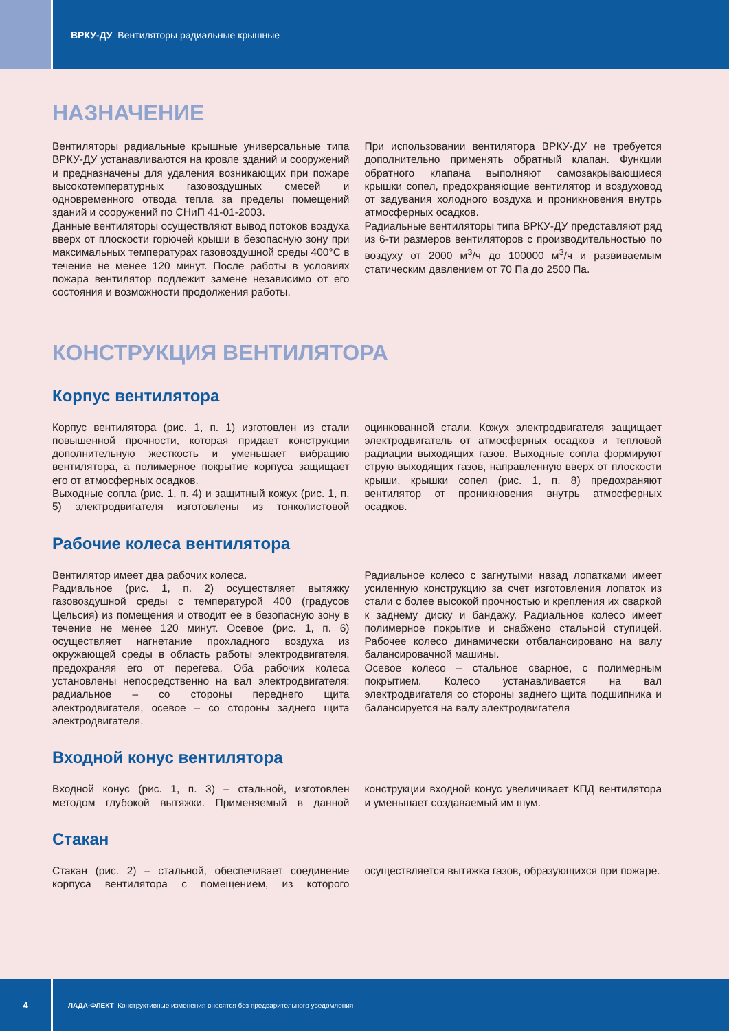ВРКУ-ДУ Вентиляторы радиальные крышные
НАЗНАЧЕНИЕ
Вентиляторы радиальные крышные универсальные типа ВРКУ-ДУ устанавливаются на кровле зданий и сооружений и предназначены для удаления возникающих при пожаре высокотемпературных газовоздушных смесей и одновременного отвода тепла за пределы помещений зданий и сооружений по СНиП 41-01-2003.
Данные вентиляторы осуществляют вывод потоков воздуха вверх от плоскости горючей крыши в безопасную зону при максимальных температурах газовоздушной среды 400°С в течение не менее 120 минут. После работы в условиях пожара вентилятор подлежит замене независимо от его состояния и возможности продолжения работы.
При использовании вентилятора ВРКУ-ДУ не требуется дополнительно применять обратный клапан. Функции обратного клапана выполняют самозакрывающиеся крышки сопел, предохраняющие вентилятор и воздуховод от задувания холодного воздуха и проникновения внутрь атмосферных осадков.
Радиальные вентиляторы типа ВРКУ-ДУ представляют ряд из 6-ти размеров вентиляторов с производительностью по воздуху от 2000 м<sup>3</sup>/ч до 100000 м<sup>3</sup>/ч и развиваемым статическим давлением от 70 Па до 2500 Па.
КОНСТРУКЦИЯ ВЕНТИЛЯТОРА
Корпус вентилятора
Корпус вентилятора (рис. 1, п. 1) изготовлен из стали повышенной прочности, которая придает конструкции дополнительную жесткость и уменьшает вибрацию вентилятора, а полимерное покрытие корпуса защищает его от атмосферных осадков.
Выходные сопла (рис. 1, п. 4) и защитный кожух (рис. 1, п. 5) электродвигателя изготовлены из тонколистовой оцинкованной стали. Кожух электродвигателя защищает электродвигатель от атмосферных осадков и тепловой радиации выходящих газов. Выходные сопла формируют струю выходящих газов, направленную вверх от плоскости крыши, крышки сопел (рис. 1, п. 8) предохраняют вентилятор от проникновения внутрь атмосферных осадков.
Рабочие колеса вентилятора
Вентилятор имеет два рабочих колеса.
Радиальное (рис. 1, п. 2) осуществляет вытяжку газовоздушной среды с температурой 400 (градусов Цельсия) из помещения и отводит ее в безопасную зону в течение не менее 120 минут. Осевое (рис. 1, п. 6) осуществляет нагнетание прохладного воздуха из окружающей среды в область работы электродвигателя, предохраняя его от перегева. Оба рабочих колеса установлены непосредственно на вал электродвигателя: радиальное – со стороны переднего щита электродвигателя, осевое – со стороны заднего щита электродвигателя.
Радиальное колесо с загнутыми назад лопатками имеет усиленную конструкцию за счет изготовления лопаток из стали с более высокой прочностью и крепления их сваркой к заднему диску и бандажу. Радиальное колесо имеет полимерное покрытие и снабжено стальной ступицей. Рабочее колесо динамически отбалансировано на валу балансировачной машины.
Осевое колесо – стальное сварное, с полимерным покрытием. Колесо устанавливается на вал электродвигателя со стороны заднего щита подшипника и балансируется на валу электродвигателя
Входной конус вентилятора
Входной конус (рис. 1, п. 3) – стальной, изготовлен методом глубокой вытяжки. Применяемый в данной конструкции входной конус увеличивает КПД вентилятора и уменьшает создаваемый им шум.
Стакан
Стакан (рис. 2) – стальной, обеспечивает соединение корпуса вентилятора с помещением, из которого осуществляется вытяжка газов, образующихся при пожаре.
4
ЛАДА-ФЛЕКТ Конструктивные изменения вносятся без предварительного уведомления